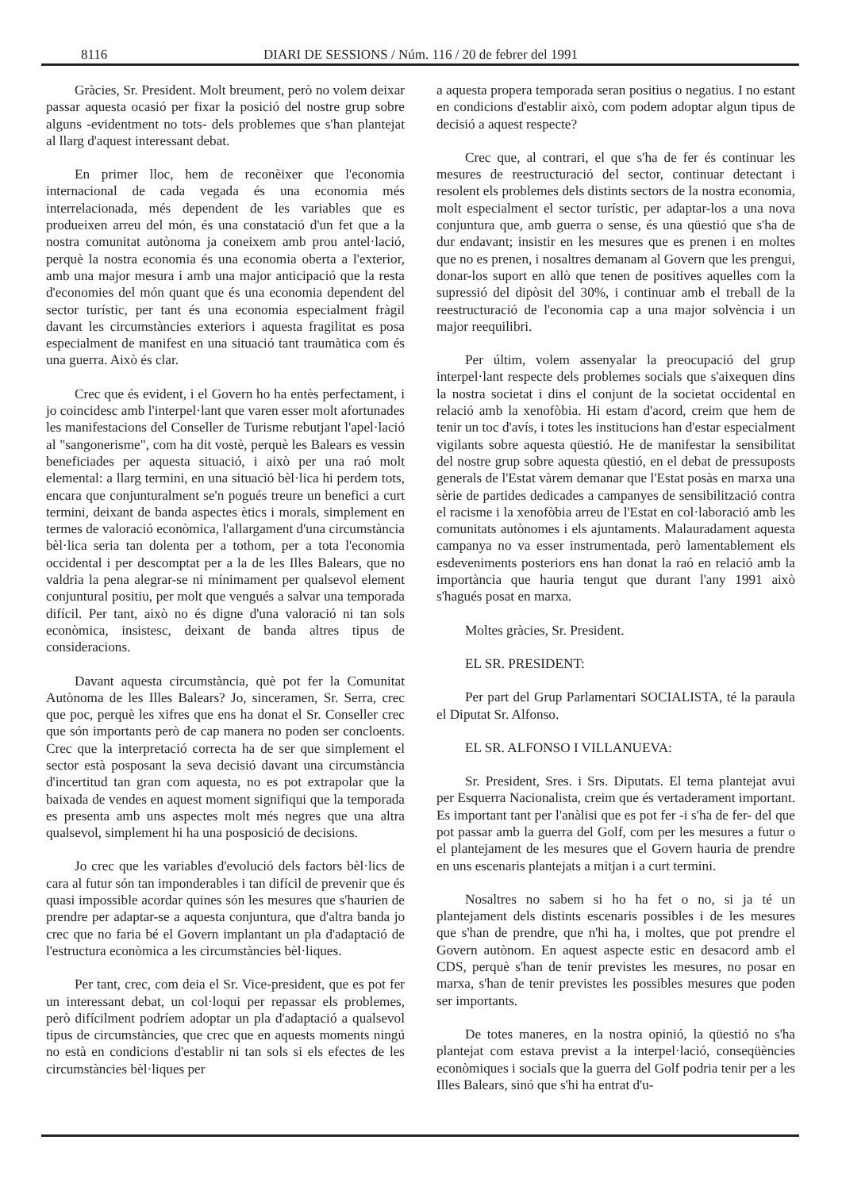8116 DIARI DE SESSIONS / Núm. 116 / 20 de febrer del 1991
Gràcies, Sr. President. Molt breument, però no volem deixar passar aquesta ocasió per fixar la posició del nostre grup sobre alguns -evidentment no tots- dels problemes que s'han plantejat al llarg d'aquest interessant debat.
En primer lloc, hem de reconèixer que l'economia internacional de cada vegada és una economia més interrelacionada, més dependent de les variables que es produeixen arreu del món, és una constatació d'un fet que a la nostra comunitat autònoma ja coneixem amb prou antel·lació, perquè la nostra economia és una economia oberta a l'exterior, amb una major mesura i amb una major anticipació que la resta d'economies del món quant que és una economia dependent del sector turístic, per tant és una economia especialment fràgil davant les circumstàncies exteriors i aquesta fragilitat es posa especialment de manifest en una situació tant traumàtica com és una guerra. Això és clar.
Crec que és evident, i el Govern ho ha entès perfectament, i jo coincidesc amb l'interpel·lant que varen esser molt afortunades les manifestacions del Conseller de Turisme rebutjant l'apel·lació al "sangonerisme", com ha dit vostè, perquè les Balears es vessin beneficiades per aquesta situació, i això per una raó molt elemental: a llarg termini, en una situació bèl·lica hi perdem tots, encara que conjunturalment se'n pogués treure un benefici a curt termini, deixant de banda aspectes ètics i morals, simplement en termes de valoració econòmica, l'allargament d'una circumstància bèl·lica seria tan dolenta per a tothom, per a tota l'economia occidental i per descomptat per a la de les Illes Balears, que no valdria la pena alegrar-se ni mínimament per qualsevol element conjuntural positiu, per molt que vengués a salvar una temporada difícil. Per tant, això no és digne d'una valoració ni tan sols econòmica, insistesc, deixant de banda altres tipus de consideracions.
Davant aquesta circumstància, què pot fer la Comunitat Autònoma de les Illes Balears? Jo, sinceramen, Sr. Serra, crec que poc, perquè les xifres que ens ha donat el Sr. Conseller crec que són importants però de cap manera no poden ser concloents. Crec que la interpretació correcta ha de ser que simplement el sector està posposant la seva decisió davant una circumstància d'incertitud tan gran com aquesta, no es pot extrapolar que la baixada de vendes en aquest moment signifiqui que la temporada es presenta amb uns aspectes molt més negres que una altra qualsevol, simplement hi ha una posposició de decisions.
Jo crec que les variables d'evolució dels factors bèl·lics de cara al futur són tan imponderables i tan difícil de prevenir que és quasi impossible acordar quines són les mesures que s'haurien de prendre per adaptar-se a aquesta conjuntura, que d'altra banda jo crec que no faria bé el Govern implantant un pla d'adaptació de l'estructura econòmica a les circumstàncies bèl·liques.
Per tant, crec, com deia el Sr. Vice-president, que es pot fer un interessant debat, un col·loqui per repassar els problemes, però difícilment podríem adoptar un pla d'adaptació a qualsevol tipus de circumstàncies, que crec que en aquests moments ningú no està en condicions d'establir ni tan sols si els efectes de les circumstàncies bèl·liques per
a aquesta propera temporada seran positius o negatius. I no estant en condicions d'establir això, com podem adoptar algun tipus de decisió a aquest respecte?
Crec que, al contrari, el que s'ha de fer és continuar les mesures de reestructuració del sector, continuar detectant i resolent els problemes dels distints sectors de la nostra economia, molt especialment el sector turístic, per adaptar-los a una nova conjuntura que, amb guerra o sense, és una qüestió que s'ha de dur endavant; insistir en les mesures que es prenen i en moltes que no es prenen, i nosaltres demanam al Govern que les prengui, donar-los suport en allò que tenen de positives aquelles com la supressió del dipòsit del 30%, i continuar amb el treball de la reestructuració de l'economia cap a una major solvència i un major reequilibri.
Per últim, volem assenyalar la preocupació del grup interpel·lant respecte dels problemes socials que s'aixequen dins la nostra societat i dins el conjunt de la societat occidental en relació amb la xenofòbia. Hi estam d'acord, creim que hem de tenir un toc d'avís, i totes les institucions han d'estar especialment vigilants sobre aquesta qüestió. He de manifestar la sensibilitat del nostre grup sobre aquesta qüestió, en el debat de pressuposts generals de l'Estat vàrem demanar que l'Estat posàs en marxa una sèrie de partides dedicades a campanyes de sensibilització contra el racisme i la xenofòbia arreu de l'Estat en col·laboració amb les comunitats autònomes i els ajuntaments. Malauradament aquesta campanya no va esser instrumentada, però lamentablement els esdeveniments posteriors ens han donat la raó en relació amb la importància que hauria tengut que durant l'any 1991 això s'hagués posat en marxa.
Moltes gràcies, Sr. President.
EL SR. PRESIDENT:
Per part del Grup Parlamentari SOCIALISTA, té la paraula el Diputat Sr. Alfonso.
EL SR. ALFONSO I VILLANUEVA:
Sr. President, Sres. i Srs. Diputats. El tema plantejat avui per Esquerra Nacionalista, creim que és vertaderament important. Es important tant per l'anàlisi que es pot fer -i s'ha de fer- del que pot passar amb la guerra del Golf, com per les mesures a futur o el plantejament de les mesures que el Govern hauria de prendre en uns escenaris plantejats a mitjan i a curt termini.
Nosaltres no sabem si ho ha fet o no, si ja té un plantejament dels distints escenaris possibles i de les mesures que s'han de prendre, que n'hi ha, i moltes, que pot prendre el Govern autònom. En aquest aspecte estic en desacord amb el CDS, perquè s'han de tenir previstes les mesures, no posar en marxa, s'han de tenir previstes les possibles mesures que poden ser importants.
De totes maneres, en la nostra opinió, la qüestió no s'ha plantejat com estava previst a la interpel·lació, conseqüències econòmiques i socials que la guerra del Golf podria tenir per a les Illes Balears, sinó que s'hi ha entrat d'u-